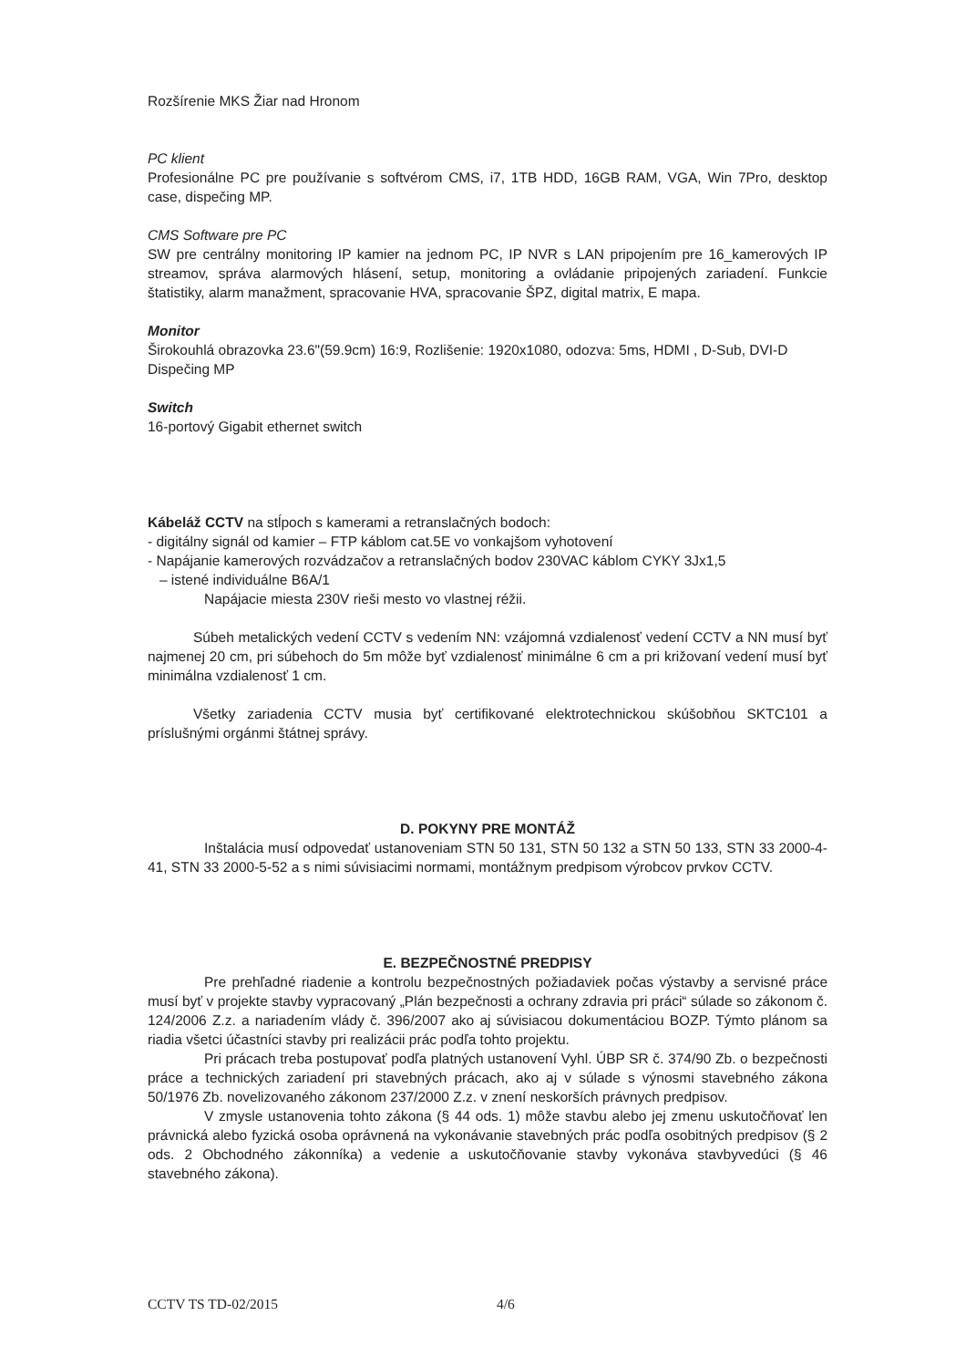Rozšírenie MKS Žiar nad Hronom
PC klient
Profesionálne PC pre používanie s softvérom CMS, i7, 1TB HDD, 16GB RAM, VGA, Win 7Pro, desktop case, dispečing MP.
CMS Software pre PC
SW pre centrálny monitoring IP kamier na jednom PC, IP NVR s LAN pripojením pre 16_kamerových IP streamov, správa alarmových hlásení, setup, monitoring a ovládanie pripojených zariadení. Funkcie štatistiky, alarm manažment, spracovanie HVA, spracovanie ŠPZ, digital matrix, E mapa.
Monitor
Širokouhlá obrazovka 23.6"(59.9cm) 16:9, Rozlišenie: 1920x1080, odozva: 5ms, HDMI , D-Sub, DVI-D
Dispečing MP
Switch
16-portový Gigabit ethernet switch
Kábeláž CCTV na stĺpoch s kamerami a retranslačných bodoch:
- digitálny signál od kamier – FTP káblom cat.5E vo vonkajšom vyhotovení
- Napájanie kamerových rozvádzačov a retranslačných bodov 230VAC káblom CYKY 3Jx1,5
– istené individuálne B6A/1
Napájacie miesta 230V rieši mesto vo vlastnej réžii.
Súbeh metalických vedení CCTV s vedením NN: vzájomná vzdialenosť vedení CCTV a NN musí byť najmenej 20 cm, pri súbehoch do 5m môže byť vzdialenosť minimálne 6 cm a pri križovaní vedení musí byť minimálna vzdialenosť 1 cm.
Všetky zariadenia CCTV musia byť certifikované elektrotechnickou skúšobňou SKTC101 a príslušnými orgánmi štátnej správy.
D. POKYNY PRE MONTÁŽ
Inštalácia musí odpovedať ustanoveniam STN 50 131, STN 50 132 a STN 50 133, STN 33 2000-4-41, STN 33 2000-5-52 a s nimi súvisiacimi normami, montážnym predpisom výrobcov prvkov CCTV.
E. BEZPEČNOSTNÉ PREDPISY
Pre prehľadné riadenie a kontrolu bezpečnostných požiadaviek počas výstavby a servisné práce musí byť v projekte stavby vypracovaný „Plán bezpečnosti a ochrany zdravia pri práci“ súlade so zákonom č. 124/2006 Z.z. a nariadením vlády č. 396/2007 ako aj súvisiacou dokumentáciou BOZP. Týmto plánom sa riadia všetci účastníci stavby pri realizácii prác podľa tohto projektu.
Pri prácach treba postupovať podľa platných ustanovení Vyhl. ÚBP SR č. 374/90 Zb. o bezpečnosti práce a technických zariadení pri stavebných prácach, ako aj v súlade s výnosmi stavebného zákona 50/1976 Zb. novelizovaného zákonom 237/2000 Z.z. v znení neskorších právnych predpisov.
V zmysle ustanovenia tohto zákona (§ 44 ods. 1) môže stavbu alebo jej zmenu uskutočňovať len právnická alebo fyzická osoba oprávnená na vykonávanie stavebných prác podľa osobitných predpisov (§ 2 ods. 2 Obchodného zákonníka) a vedenie a uskutočňovanie stavby vykonáva stavbyvedúci (§ 46 stavebného zákona).
CCTV TS TD-02/2015 4/6